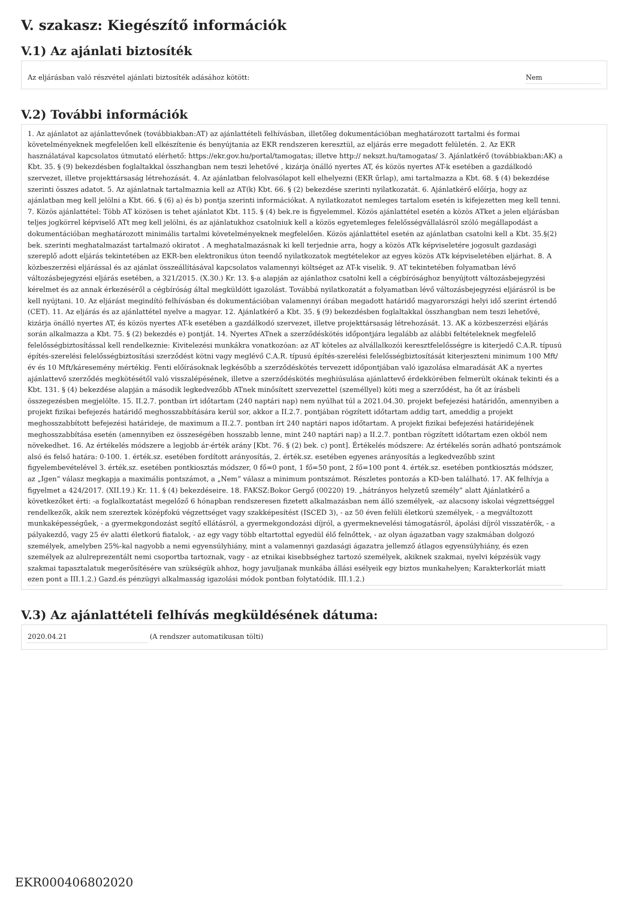V. szakasz: Kiegészítő információk
V.1) Az ajánlati biztosíték
Az eljárásban való részvétel ajánlati biztosíték adásához kötött: Nem
V.2) További információk
1. Az ajánlatot az ajánlattevőnek (továbbiakban:AT) az ajánlattételi felhívásban, illetőleg dokumentációban meghatározott tartalmi és formai követelményeknek megfelelően kell elkészítenie és benyújtania az EKR rendszeren keresztül, az eljárás erre megadott felületén. 2. Az EKR használatával kapcsolatos útmutató elérhető: https://ekr.gov.hu/portal/tamogatas; illetve http:// nekszt.hu/tamogatas/ 3. Ajánlatkérő (továbbiakban:AK) a Kbt. 35. § (9) bekezdésben foglaltakkal összhangban nem teszi lehetővé , kizárja önálló nyertes AT, és közös nyertes AT-k esetében a gazdálkodó szervezet, illetve projekttársaság létrehozását. 4. Az ajánlatban felolvasólapot kell elhelyezni (EKR űrlap), ami tartalmazza a Kbt. 68. § (4) bekezdése szerinti összes adatot. 5. Az ajánlatnak tartalmaznia kell az AT(k) Kbt. 66. § (2) bekezdése szerinti nyilatkozatát. 6. Ajánlatkérő előírja, hogy az ajánlatban meg kell jelölni a Kbt. 66. § (6) a) és b) pontja szerinti információkat. A nyilatkozatot nemleges tartalom esetén is kifejezetten meg kell tenni. 7. Közös ajánlattétel: Több AT közösen is tehet ajánlatot Kbt. 115. § (4) bek.re is figyelemmel. Közös ajánlattétel esetén a közös ATket a jelen eljárásban teljes jogkörrel képviselő ATt meg kell jelölni, és az ajánlatukhoz csatolniuk kell a közös egyetemleges felelősségvállalásról szóló megállapodást a dokumentációban meghatározott minimális tartalmi követelményeknek megfelelően. Közös ajánlattétel esetén az ajánlatban csatolni kell a Kbt. 35.§(2) bek. szerinti meghatalmazást tartalmazó okiratot . A meghatalmazásnak ki kell terjednie arra, hogy a közös ATk képviseletére jogosult gazdasági szereplő adott eljárás tekintetében az EKR-ben elektronikus úton teendő nyilatkozatok megtételekor az egyes közös ATk képviseletében eljárhat. 8. A közbeszerzési eljárással és az ajánlat összeállításával kapcsolatos valamennyi költséget az AT-k viselik. 9. AT tekintetében folyamatban lévő változásbejegyzési eljárás esetében, a 321/2015. (X.30.) Kr. 13. §-a alapján az ajánlathoz csatolni kell a cégbírósághoz benyújtott változásbejegyzési kérelmet és az annak érkezéséről a cégbíróság által megküldött igazolást. Továbbá nyilatkozatát a folyamatban lévő változásbejegyzési eljárásról is be kell nyújtani. 10. Az eljárást megindító felhívásban és dokumentációban valamennyi órában megadott határidő magyarországi helyi idő szerint értendő (CET). 11. Az eljárás és az ajánlattétel nyelve a magyar. 12. Ajánlatkérő a Kbt. 35. § (9) bekezdésben foglaltakkal összhangban nem teszi lehetővé, kizárja önálló nyertes AT, és közös nyertes AT-k esetében a gazdálkodó szervezet, illetve projekttársaság létrehozását. 13. AK a közbeszerzési eljárás során alkalmazza a Kbt. 75. § (2) bekezdés e) pontját. 14. Nyertes ATnek a szerződéskötés időpontjára legalább az alábbi feltételeknek megfelelő felelősségbiztosítással kell rendelkeznie: Kivitelezési munkákra vonatkozóan: az AT köteles az alvállalkozói keresztfelelősségre is kiterjedő C.A.R. típusú építés-szerelési felelősségbiztosítási szerződést kötni vagy meglévő C.A.R. típusú építés-szerelési felelősségbiztosítását kiterjeszteni minimum 100 Mft/év és 10 Mft/káresemény mértékig. Fenti előírásoknak legkésőbb a szerződéskötés tervezett időpontjában való igazolása elmaradását AK a nyertes ajánlattevő szerződés megkötésétől való visszalépésének, illetve a szerződéskötés meghiúsulása ajánlattevő érdekkörében felmerült okának tekinti és a Kbt. 131. § (4) bekezdése alapján a második legkedvezőbb ATnek minősített szervezettel (személlyel) köti meg a szerződést, ha őt az írásbeli összegezésben megjelölte. 15. II.2.7. pontban írt időtartam (240 naptári nap) nem nyúlhat túl a 2021.04.30. projekt befejezési határidőn, amennyiben a projekt fizikai befejezés határidő meghosszabbítására kerül sor, akkor a II.2.7. pontjában rögzített időtartam addig tart, ameddig a projekt meghosszabbított befejezési határideje, de maximum a II.2.7. pontban írt 240 naptári napos időtartam. A projekt fizikai befejezési határidejének meghosszabbítása esetén (amennyiben ez összeségében hosszabb lenne, mint 240 naptári nap) a II.2.7. pontban rögzített időtartam ezen okból nem növekedhet. 16. Az értékelés módszere a legjobb ár-érték arány [Kbt. 76. § (2) bek. c) pont]. Értékelés módszere: Az értékelés során adható pontszámok alsó és felső határa: 0-100. 1. érték.sz. esetében fordított arányosítás, 2. érték.sz. esetében egyenes arányosítás a legkedvezőbb szint figyelembevételével 3. érték.sz. esetében pontkiosztás módszer, 0 fő=0 pont, 1 fő=50 pont, 2 fő=100 pont 4. érték.sz. esetében pontkiosztás módszer, az „Igen” válasz megkapja a maximális pontszámot, a „Nem” válasz a minimum pontszámot. Részletes pontozás a KD-ben található. 17. AK felhívja a figyelmet a 424/2017. (XII.19.) Kr. 11. § (4) bekezdéseire. 18. FAKSZ:Bokor Gergő (00220) 19. „hátrányos helyzetű személy” alatt Ajánlatkérő a következőket érti: -a foglalkoztatást megelőző 6 hónapban rendszeresen fizetett alkalmazásban nem álló személyek, -az alacsony iskolai végzettséggel rendelkezők, akik nem szereztek középfokú végzettséget vagy szakképesítést (ISCED 3), - az 50 éven felüli életkorú személyek, - a megváltozott munkaképességűek, - a gyermekgondozást segítő ellátásról, a gyermekgondozási díjról, a gyermeknevelési támogatásról, ápolási díjról visszatérők, - a pályakezdő, vagy 25 év alatti életkorú fiatalok, - az egy vagy több eltartottal egyedül élő felnőttek, - az olyan ágazatban vagy szakmában dolgozó személyek, amelyben 25%-kal nagyobb a nemi egyensúlyhiány, mint a valamennyi gazdasági ágazatra jellemző átlagos egyensúlyhiány, és ezen személyek az alulreprezentált nemi csoportba tartoznak, vagy - az etnikai kisebbséghez tartozó személyek, akiknek szakmai, nyelvi képzésük vagy szakmai tapasztalatuk megerősítésére van szükségük ahhoz, hogy javuljanak munkába állási esélyeik egy biztos munkahelyen; Karakterkorlát miatt ezen pont a III.1.2.) Gazd.és pénzügyi alkalmasság igazolási módok pontban folytatódik. III.1.2.)
V.3) Az ajánlattételi felhívás megküldésének dátuma:
2020.04.21 (A rendszer automatikusan tölti)
EKR000406802020